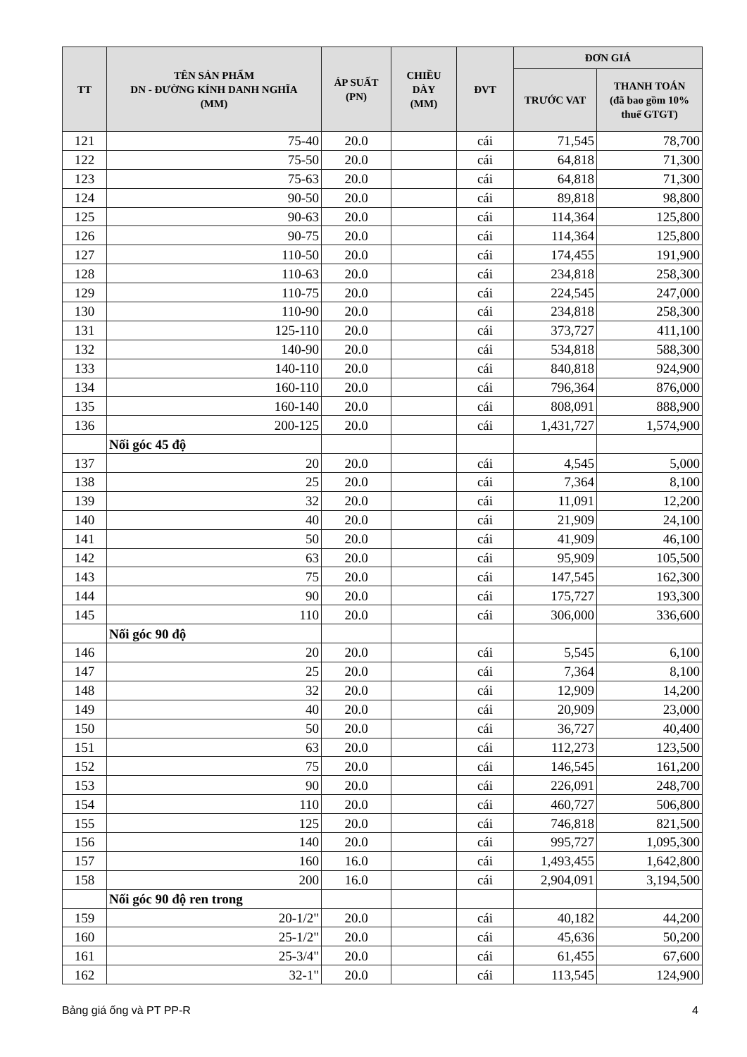| TT | TÊN SẢN PHẨM DN - ĐƯỜNG KÍNH DANH NGHĨA (MM) | ÁP SUẤT (PN) | CHIỀU DÀY (MM) | ĐVT | ĐƠN GIÁ | |
| --- | --- | --- | --- | --- | --- | --- |
| | | | | | TRƯỚC VAT | THANH TOÁN (đã bao gồm 10% thuế GTGT) |
| 121 | 75-40 | 20.0 | | cái | 71,545 | 78,700 |
| 122 | 75-50 | 20.0 | | cái | 64,818 | 71,300 |
| 123 | 75-63 | 20.0 | | cái | 64,818 | 71,300 |
| 124 | 90-50 | 20.0 | | cái | 89,818 | 98,800 |
| 125 | 90-63 | 20.0 | | cái | 114,364 | 125,800 |
| 126 | 90-75 | 20.0 | | cái | 114,364 | 125,800 |
| 127 | 110-50 | 20.0 | | cái | 174,455 | 191,900 |
| 128 | 110-63 | 20.0 | | cái | 234,818 | 258,300 |
| 129 | 110-75 | 20.0 | | cái | 224,545 | 247,000 |
| 130 | 110-90 | 20.0 | | cái | 234,818 | 258,300 |
| 131 | 125-110 | 20.0 | | cái | 373,727 | 411,100 |
| 132 | 140-90 | 20.0 | | cái | 534,818 | 588,300 |
| 133 | 140-110 | 20.0 | | cái | 840,818 | 924,900 |
| 134 | 160-110 | 20.0 | | cái | 796,364 | 876,000 |
| 135 | 160-140 | 20.0 | | cái | 808,091 | 888,900 |
| 136 | 200-125 | 20.0 | | cái | 1,431,727 | 1,574,900 |
| | Nối góc 45 độ | | | | | |
| 137 | 20 | 20.0 | | cái | 4,545 | 5,000 |
| 138 | 25 | 20.0 | | cái | 7,364 | 8,100 |
| 139 | 32 | 20.0 | | cái | 11,091 | 12,200 |
| 140 | 40 | 20.0 | | cái | 21,909 | 24,100 |
| 141 | 50 | 20.0 | | cái | 41,909 | 46,100 |
| 142 | 63 | 20.0 | | cái | 95,909 | 105,500 |
| 143 | 75 | 20.0 | | cái | 147,545 | 162,300 |
| 144 | 90 | 20.0 | | cái | 175,727 | 193,300 |
| 145 | 110 | 20.0 | | cái | 306,000 | 336,600 |
| | Nối góc 90 độ | | | | | |
| 146 | 20 | 20.0 | | cái | 5,545 | 6,100 |
| 147 | 25 | 20.0 | | cái | 7,364 | 8,100 |
| 148 | 32 | 20.0 | | cái | 12,909 | 14,200 |
| 149 | 40 | 20.0 | | cái | 20,909 | 23,000 |
| 150 | 50 | 20.0 | | cái | 36,727 | 40,400 |
| 151 | 63 | 20.0 | | cái | 112,273 | 123,500 |
| 152 | 75 | 20.0 | | cái | 146,545 | 161,200 |
| 153 | 90 | 20.0 | | cái | 226,091 | 248,700 |
| 154 | 110 | 20.0 | | cái | 460,727 | 506,800 |
| 155 | 125 | 20.0 | | cái | 746,818 | 821,500 |
| 156 | 140 | 20.0 | | cái | 995,727 | 1,095,300 |
| 157 | 160 | 16.0 | | cái | 1,493,455 | 1,642,800 |
| 158 | 200 | 16.0 | | cái | 2,904,091 | 3,194,500 |
| | Nối góc 90 độ ren trong | | | | | |
| 159 | 20-1/2" | 20.0 | | cái | 40,182 | 44,200 |
| 160 | 25-1/2" | 20.0 | | cái | 45,636 | 50,200 |
| 161 | 25-3/4" | 20.0 | | cái | 61,455 | 67,600 |
| 162 | 32-1" | 20.0 | | cái | 113,545 | 124,900 |
Bảng giá ống và PT PP-R 4